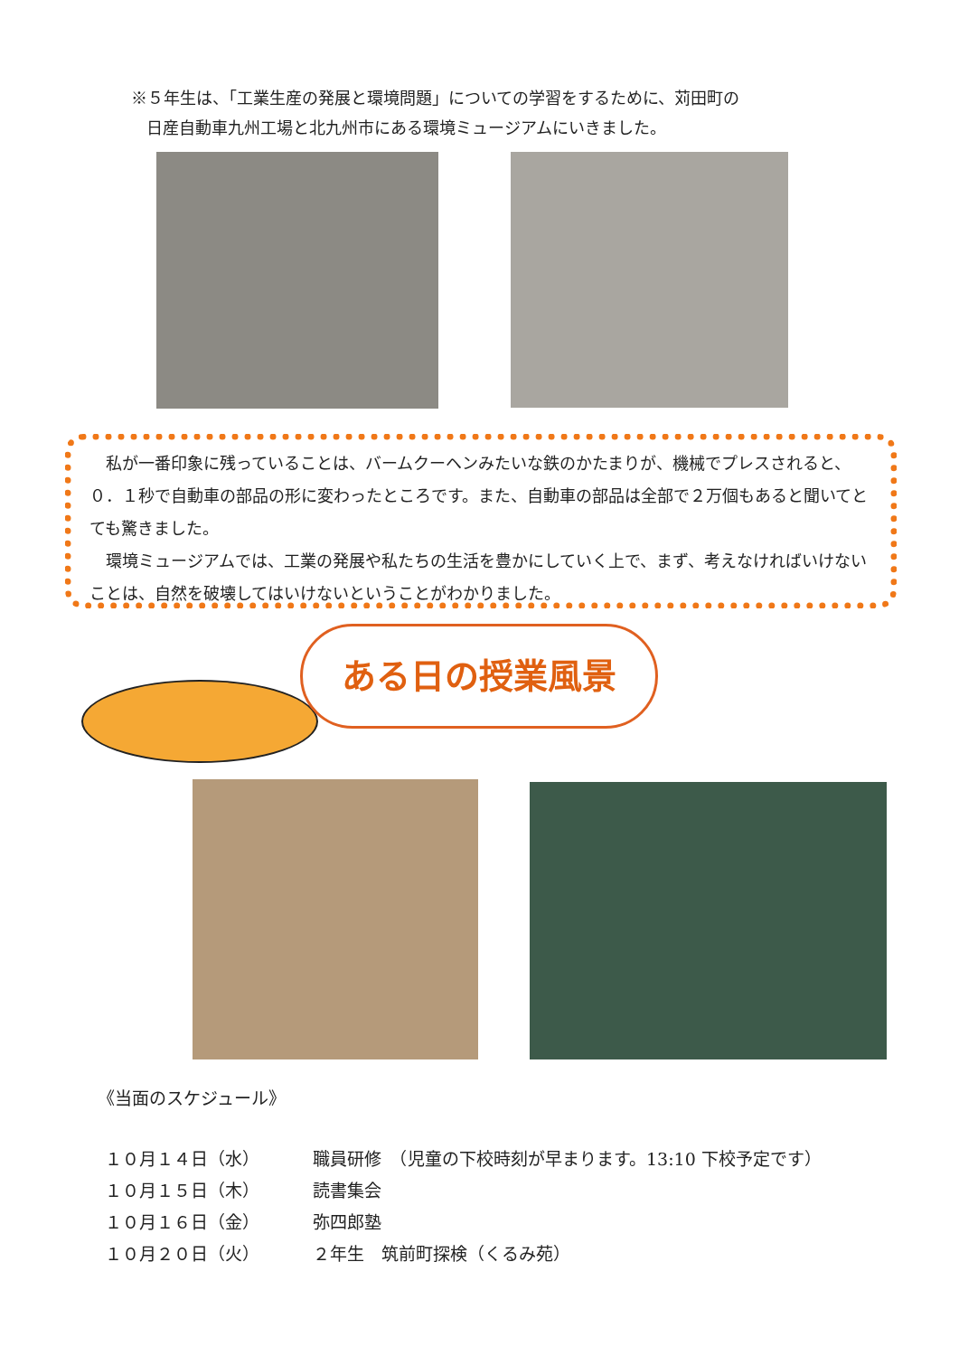※５年生は、「工業生産の発展と環境問題」についての学習をするために、苅田町の
日産自動車九州工場と北九州市にある環境ミュージアムにいきました。
　私が一番印象に残っていることは、バームクーヘンみたいな鉄のかたまりが、機械でプレスされると、０．１秒で自動車の部品の形に変わったところです。また、自動車の部品は全部で２万個もあると聞いてとても驚きました。
　環境ミュージアムでは、工業の発展や私たちの生活を豊かにしていく上で、まず、考えなければいけないことは、自然を破壊してはいけないということがわかりました。
ある日の授業風景
《当面のスケジュール》
| １０月１４日（水） | 職員研修 （児童の下校時刻が早まります。13:10 下校予定です） |
| １０月１５日（木） | 読書集会 |
| １０月１６日（金） | 弥四郎塾 |
| １０月２０日（火） | ２年生 筑前町探検（くるみ苑） |